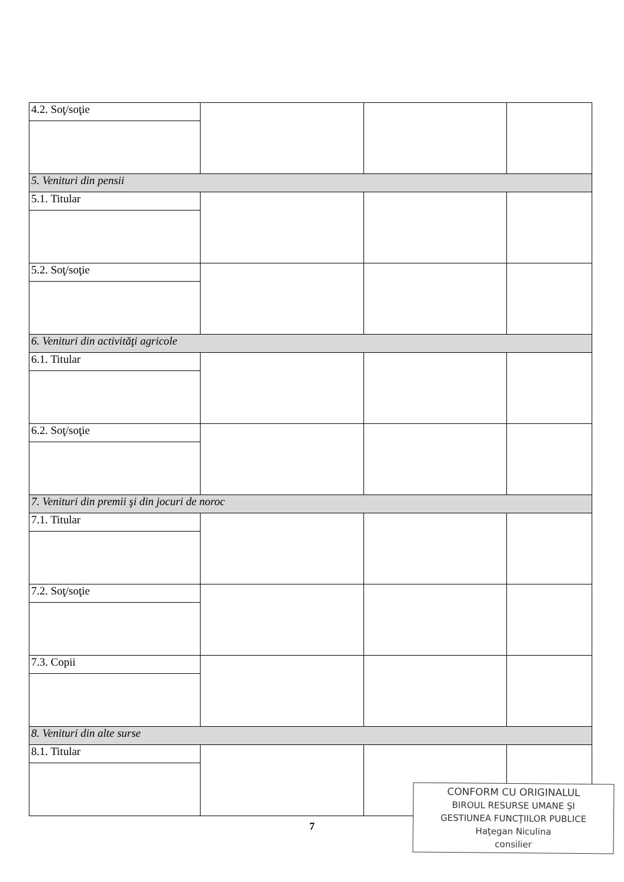| 4.2. Soţ/soţie | | | |
| 5. Venituri din pensii | | | |
| 5.1. Titular | | | |
| 5.2. Soţ/soţie | | | |
| 6. Venituri din activităţi agricole | | | |
| 6.1. Titular | | | |
| 6.2. Soţ/soţie | | | |
| 7. Venituri din premii şi din jocuri de noroc | | | |
| 7.1. Titular | | | |
| 7.2. Soţ/soţie | | | |
| 7.3. Copii | | | |
| 8. Venituri din alte surse | | | |
| 8.1. Titular | | | |
7
CONFORM CU ORIGINALUL
BIROUL RESURSE UMANE ŞI
GESTIUNEA FUNCŢIILOR PUBLICE
Haţegan Niculina
consilier